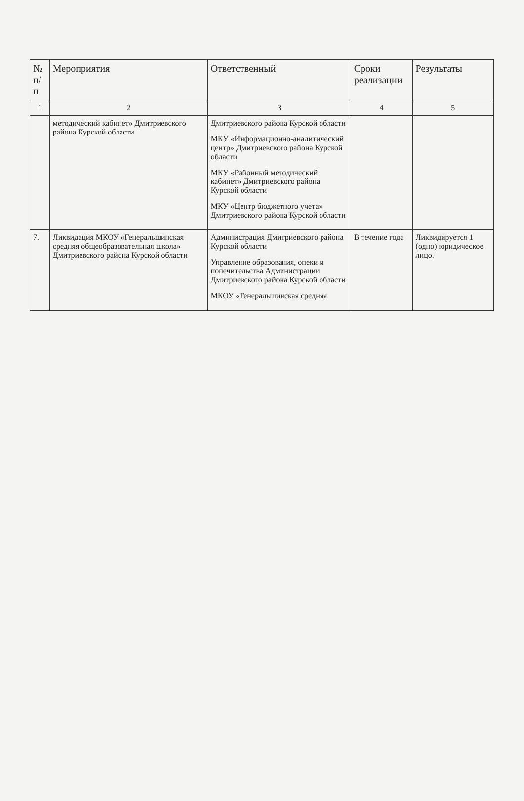| № п/п | Мероприятия | Ответственный | Сроки реализации | Результаты |
| --- | --- | --- | --- | --- |
| 1 | 2 | 3 | 4 | 5 |
| | методический кабинет» Дмитриевского района Курской области | Дмитриевского района Курской области МКУ «Информационно-аналитический центр» Дмитриевского района Курской области МКУ «Районный методический кабинет» Дмитриевского района Курской области МКУ «Центр бюджетного учета» Дмитриевского района Курской области | | |
| 7. | Ликвидация МКОУ «Генеральшинская средняя общеобразовательная школа» Дмитриевского района Курской области | Администрация Дмитриевского района Курской области Управление образования, опеки и попечительства Администрации Дмитриевского района Курской области МКОУ «Генеральшинская средняя | В течение года | Ликвидируется 1 (одно) юридическое лицо. |